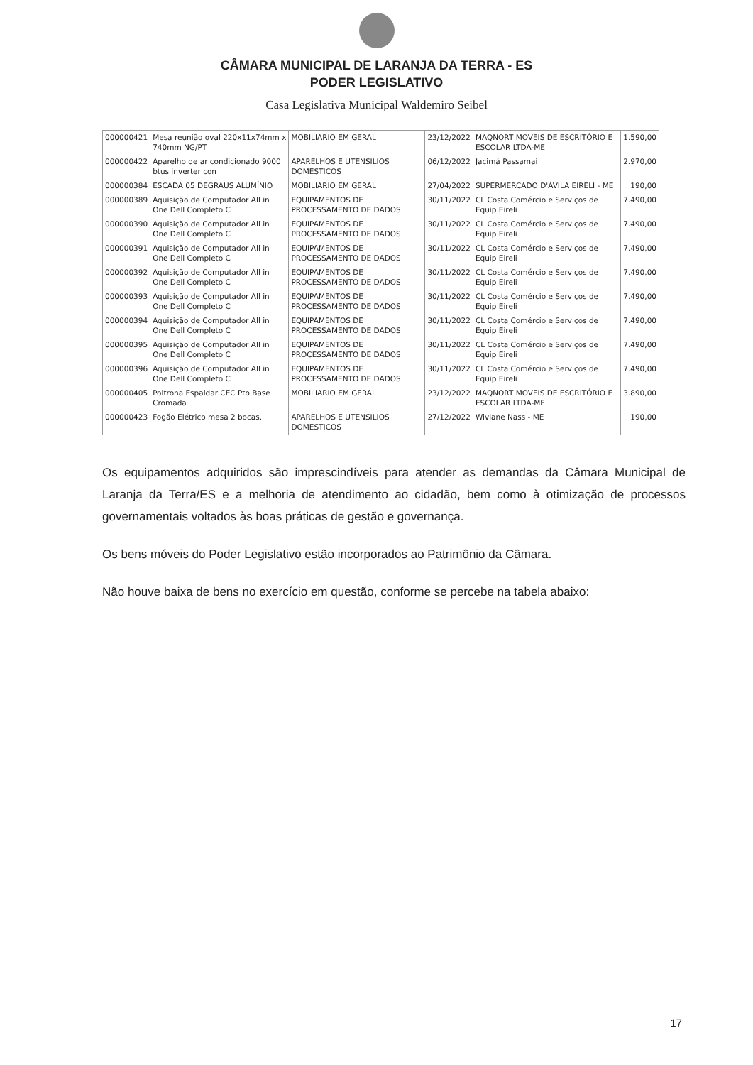CÂMARA MUNICIPAL DE LARANJA DA TERRA - ES
PODER LEGISLATIVO
Casa Legislativa Municipal Waldemiro Seibel
| 000000421 | Mesa reunião oval 220x11x74mm x 740mm NG/PT | MOBILIARIO EM GERAL | 23/12/2022 | MAQNORT MOVEIS DE ESCRITÓRIO E ESCOLAR LTDA-ME | 1.590,00 |
| 000000422 | Aparelho de ar condicionado 9000 btus inverter con | APARELHOS E UTENSILIOS DOMESTICOS | 06/12/2022 | Jacimá Passamai | 2.970,00 |
| 000000384 | ESCADA 05 DEGRAUS ALUMÍNIO | MOBILIARIO EM GERAL | 27/04/2022 | SUPERMERCADO D'ÁVILA EIRELI - ME | 190,00 |
| 000000389 | Aquisição de Computador All in One Dell Completo C | EQUIPAMENTOS DE PROCESSAMENTO DE DADOS | 30/11/2022 | CL Costa Comércio e Serviços de Equip Eireli | 7.490,00 |
| 000000390 | Aquisição de Computador All in One Dell Completo C | EQUIPAMENTOS DE PROCESSAMENTO DE DADOS | 30/11/2022 | CL Costa Comércio e Serviços de Equip Eireli | 7.490,00 |
| 000000391 | Aquisição de Computador All in One Dell Completo C | EQUIPAMENTOS DE PROCESSAMENTO DE DADOS | 30/11/2022 | CL Costa Comércio e Serviços de Equip Eireli | 7.490,00 |
| 000000392 | Aquisição de Computador All in One Dell Completo C | EQUIPAMENTOS DE PROCESSAMENTO DE DADOS | 30/11/2022 | CL Costa Comércio e Serviços de Equip Eireli | 7.490,00 |
| 000000393 | Aquisição de Computador All in One Dell Completo C | EQUIPAMENTOS DE PROCESSAMENTO DE DADOS | 30/11/2022 | CL Costa Comércio e Serviços de Equip Eireli | 7.490,00 |
| 000000394 | Aquisição de Computador All in One Dell Completo C | EQUIPAMENTOS DE PROCESSAMENTO DE DADOS | 30/11/2022 | CL Costa Comércio e Serviços de Equip Eireli | 7.490,00 |
| 000000395 | Aquisição de Computador All in One Dell Completo C | EQUIPAMENTOS DE PROCESSAMENTO DE DADOS | 30/11/2022 | CL Costa Comércio e Serviços de Equip Eireli | 7.490,00 |
| 000000396 | Aquisição de Computador All in One Dell Completo C | EQUIPAMENTOS DE PROCESSAMENTO DE DADOS | 30/11/2022 | CL Costa Comércio e Serviços de Equip Eireli | 7.490,00 |
| 000000405 | Poltrona Espaldar CEC Pto Base Cromada | MOBILIARIO EM GERAL | 23/12/2022 | MAQNORT MOVEIS DE ESCRITÓRIO E ESCOLAR LTDA-ME | 3.890,00 |
| 000000423 | Fogão Elétrico mesa 2 bocas. | APARELHOS E UTENSILIOS DOMESTICOS | 27/12/2022 | Wiviane Nass - ME | 190,00 |
Os equipamentos adquiridos são imprescindíveis para atender as demandas da Câmara Municipal de Laranja da Terra/ES e a melhoria de atendimento ao cidadão, bem como à otimização de processos governamentais voltados às boas práticas de gestão e governança.
Os bens móveis do Poder Legislativo estão incorporados ao Patrimônio da Câmara.
Não houve baixa de bens no exercício em questão, conforme se percebe na tabela abaixo:
17